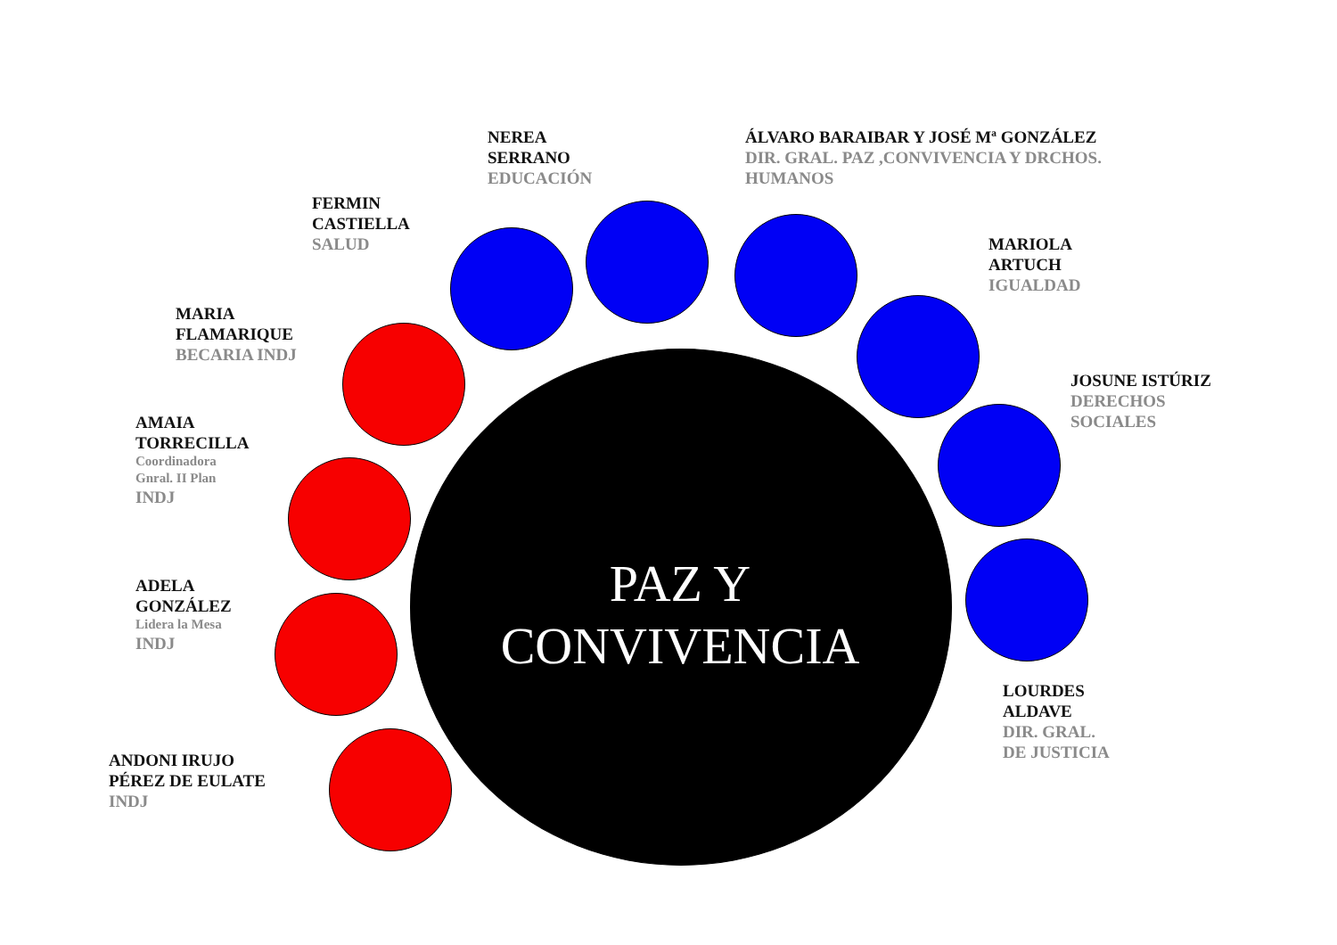NEREA
SERRANO
EDUCACIÓN
ÁLVARO BARAIBAR Y JOSÉ Mª GONZÁLEZ
DIR. GRAL. PAZ ,CONVIVENCIA Y DRCHOS.
HUMANOS
FERMIN
CASTIELLA
SALUD
MARIOLA
ARTUCH
IGUALDAD
MARIA
FLAMARIQUE
BECARIA INDJ
JOSUNE ISTÚRIZ
DERECHOS
SOCIALES
AMAIA
TORRECILLA
Coordinadora
Gnral. II Plan
INDJ
ADELA
GONZÁLEZ
Lidera la Mesa
INDJ
PAZ Y
CONVIVENCIA
LOURDES
ALDAVE
DIR. GRAL.
DE JUSTICIA
ANDONI IRUJO
PÉREZ DE EULATE
INDJ